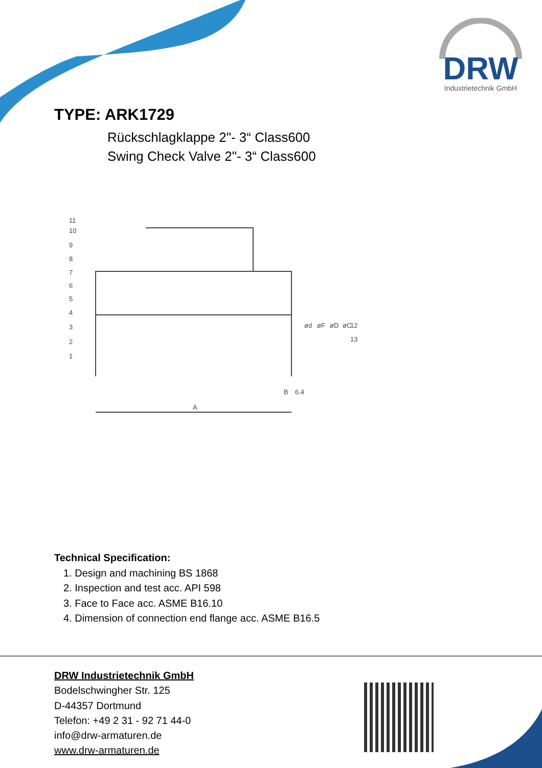DRW
Industrietechnik GmbH
TYPE: ARK1729
Rückschlagklappe 2"- 3“ Class600
Swing Check Valve 2"- 3“ Class600
A
B
6.4
11
10
9
8
7
6
5
4
3
2
1
12
13
ød
øF
øD
øC
Technical Specification:
1. Design and machining BS 1868
2. Inspection and test acc. API 598
3. Face to Face acc. ASME B16.10
4. Dimension of connection end flange acc. ASME B16.5
DRW Industrietechnik GmbH
Bodelschwingher Str. 125
D-44357 Dortmund
Telefon: +49 2 31 - 92 71 44-0
info@drw-armaturen.de
www.drw-armaturen.de